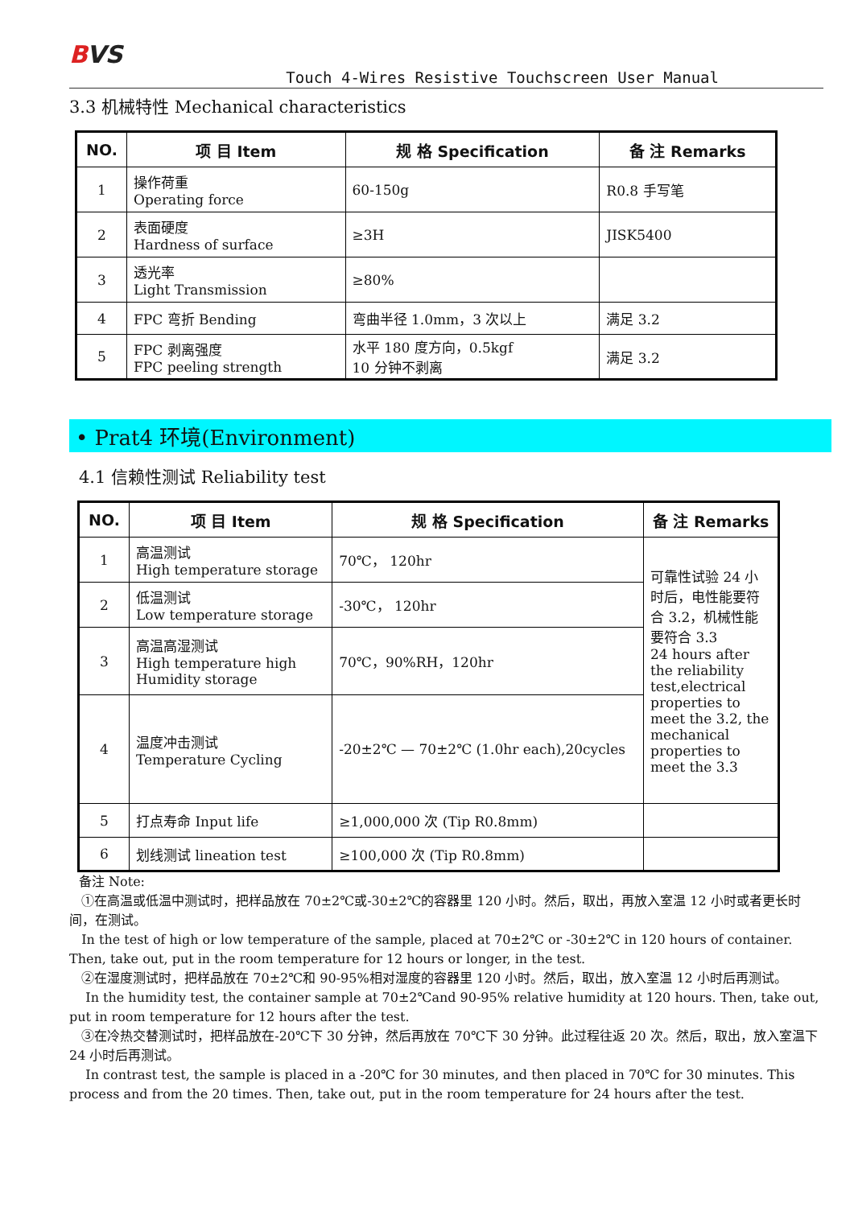BVS
Touch 4-Wires Resistive Touchscreen User Manual
3.3 机械特性 Mechanical characteristics
| NO. | 项 目 Item | 规 格 Specification | 备 注 Remarks |
| --- | --- | --- | --- |
| 1 | 操作荷重 Operating force | 60-150g | R0.8 手写笔 |
| 2 | 表面硬度 Hardness of surface | ≥3H | JISK5400 |
| 3 | 透光率 Light Transmission | ≥80% | |
| 4 | FPC 弯折 Bending | 弯曲半径 1.0mm，3 次以上 | 满足 3.2 |
| 5 | FPC 剥离强度 FPC peeling strength | 水平 180 度方向，0.5kgf 10 分钟不剥离 | 满足 3.2 |
• Prat4 环境(Environment)
4.1 信赖性测试 Reliability test
| NO. | 项 目 Item | 规 格 Specification | 备 注 Remarks |
| --- | --- | --- | --- |
| 1 | 高温测试 High temperature storage | 70℃， 120hr | 可靠性试验 24 小时后，电性能要符合 3.2，机械性能要符合 3.3 24 hours after the reliability test,electrical properties to meet the 3.2, the mechanical properties to meet the 3.3 |
| 2 | 低温测试 Low temperature storage | -30℃， 120hr | |
| 3 | 高温高湿测试 High temperature high Humidity storage | 70℃，90%RH，120hr | |
| 4 | 温度冲击测试 Temperature Cycling | -20±2℃ — 70±2℃ (1.0hr each),20cycles | |
| 5 | 打点寿命 Input life | ≥1,000,000 次 (Tip R0.8mm) | |
| 6 | 划线测试 lineation test | ≥100,000 次 (Tip R0.8mm) | |
备注 Note:
①在高温或低温中测试时，把样品放在 70±2℃或-30±2℃的容器里 120 小时。然后，取出，再放入室温 12 小时或者更长时间，在测试。
In the test of high or low temperature of the sample, placed at 70±2℃ or -30±2℃ in 120 hours of container. Then, take out, put in the room temperature for 12 hours or longer, in the test.
②在湿度测试时，把样品放在 70±2℃和 90-95%相对湿度的容器里 120 小时。然后，取出，放入室温 12 小时后再测试。
In the humidity test, the container sample at 70±2℃and 90-95% relative humidity at 120 hours. Then, take out, put in room temperature for 12 hours after the test.
③在冷热交替测试时，把样品放在-20℃下 30 分钟，然后再放在 70℃下 30 分钟。此过程往返 20 次。然后，取出，放入室温下 24 小时后再测试。
In contrast test, the sample is placed in a -20℃ for 30 minutes, and then placed in 70℃ for 30 minutes. This process and from the 20 times. Then, take out, put in the room temperature for 24 hours after the test.